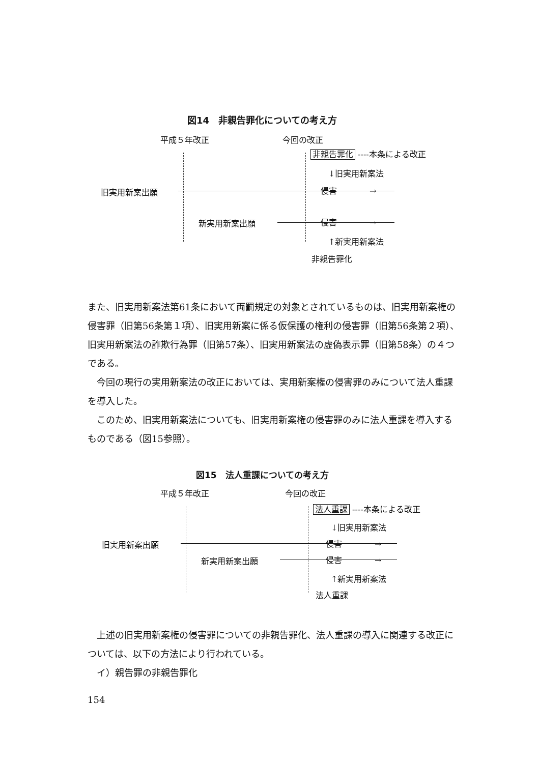図14　非親告罪化についての考え方
平成５年改正 今回の改正
非親告罪化 ----本条による改正
↓旧実用新案法
旧実用新案出願 侵害　　　　→
新実用新案出願 侵害　　　　→
↑新実用新案法
非親告罪化
また、旧実用新案法第61条において両罰規定の対象とされているものは、旧実用新案権の侵害罪（旧第56条第１項）、旧実用新案に係る仮保護の権利の侵害罪（旧第56条第２項）、旧実用新案法の詐欺行為罪（旧第57条）、旧実用新案法の虚偽表示罪（旧第58条）の４つである。
　今回の現行の実用新案法の改正においては、実用新案権の侵害罪のみについて法人重課を導入した。
　このため、旧実用新案法についても、旧実用新案権の侵害罪のみに法人重課を導入するものである（図15参照）。
図15　法人重課についての考え方
平成５年改正 今回の改正
法人重課 ----本条による改正
↓旧実用新案法
旧実用新案出願 侵害　　　　→
新実用新案出願 侵害　　　　→
↑新実用新案法
法人重課
　上述の旧実用新案権の侵害罪についての非親告罪化、法人重課の導入に関連する改正については、以下の方法により行われている。
　イ）親告罪の非親告罪化
154